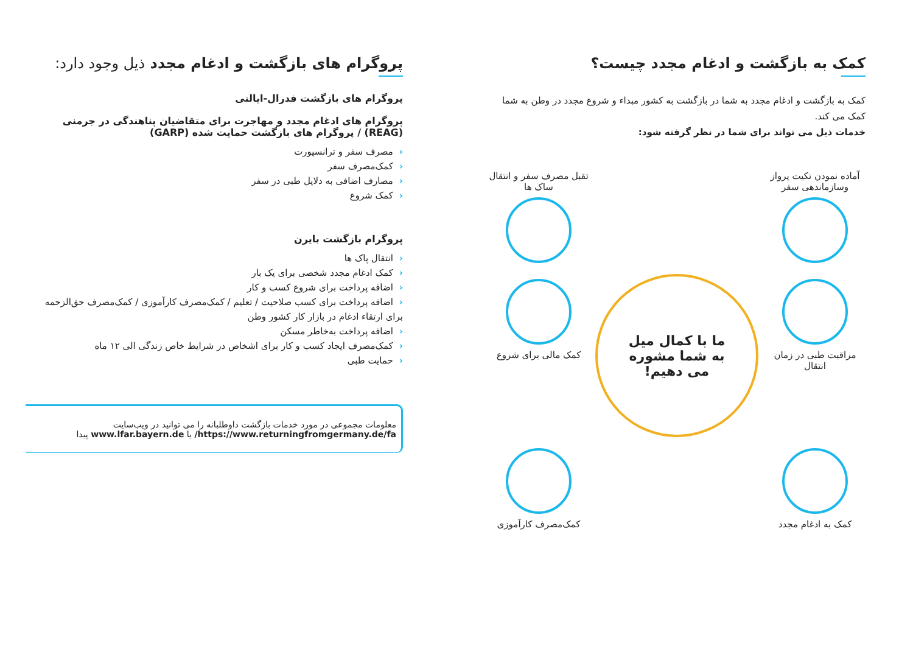کمک به بازگشت و ادغام مجدد چیست؟
کمک به بازگشت و ادغام مجدد به شما در بازگشت به کشور مبداء و شروع مجدد در وطن به شما کمک می کند.
خدمات ذیل می تواند برای شما در نظر گرفته شود:
آماده نمودن تکیت پرواز وسازماندهی سفر
تقبل مصرف سفر و انتقال ساک ها
مراقبت طبی در زمان انتقال
ما با کمال میل
به شما مشوره
می دهیم!
کمک مالی برای شروع
کمک به ادغام مجدد
کمک‌مصرف کارآموزی
پروگرام های بازگشت و ادغام مجدد ذیل وجود دارد:
پروگرام های بازگشت فدرال-ایالتی
پروگرام های ادغام مجدد و مهاجرت برای متقاضیان پناهندگی در جرمنی (REAG) / پروگرام های بازگشت حمایت شده (GARP)
‹مصرف سفر و ترانسپورت
‹کمک‌مصرف سفر
‹مصارف اضافی به دلایل طبی در سفر
‹کمک شروع
پروگرام بازگشت بایرن
‹انتقال پاک ها
‹کمک ادغام مجدد شخصی برای یک بار
‹اضافه پرداخت برای شروع کسب و کار
‹اضافه پرداخت برای کسب صلاحیت / تعلیم / کمک‌مصرف کارآموزی / کمک‌مصرف حق‌الزحمه برای ارتقاء ادغام در بازار کار کشور وطن
‹اضافه پرداخت به‌خاطر مسکن
‹کمک‌مصرف ایجاد کسب و کار برای اشخاص در شرایط خاص زندگی الی ۱۲ ماه
‹حمایت طبی
معلومات مجموعی در مورد خدمات بازگشت داوطلبانه را می توانید در ویب‌سایت
https://www.returningfromgermany.de/fa/ یا www.lfar.bayern.de پیدا